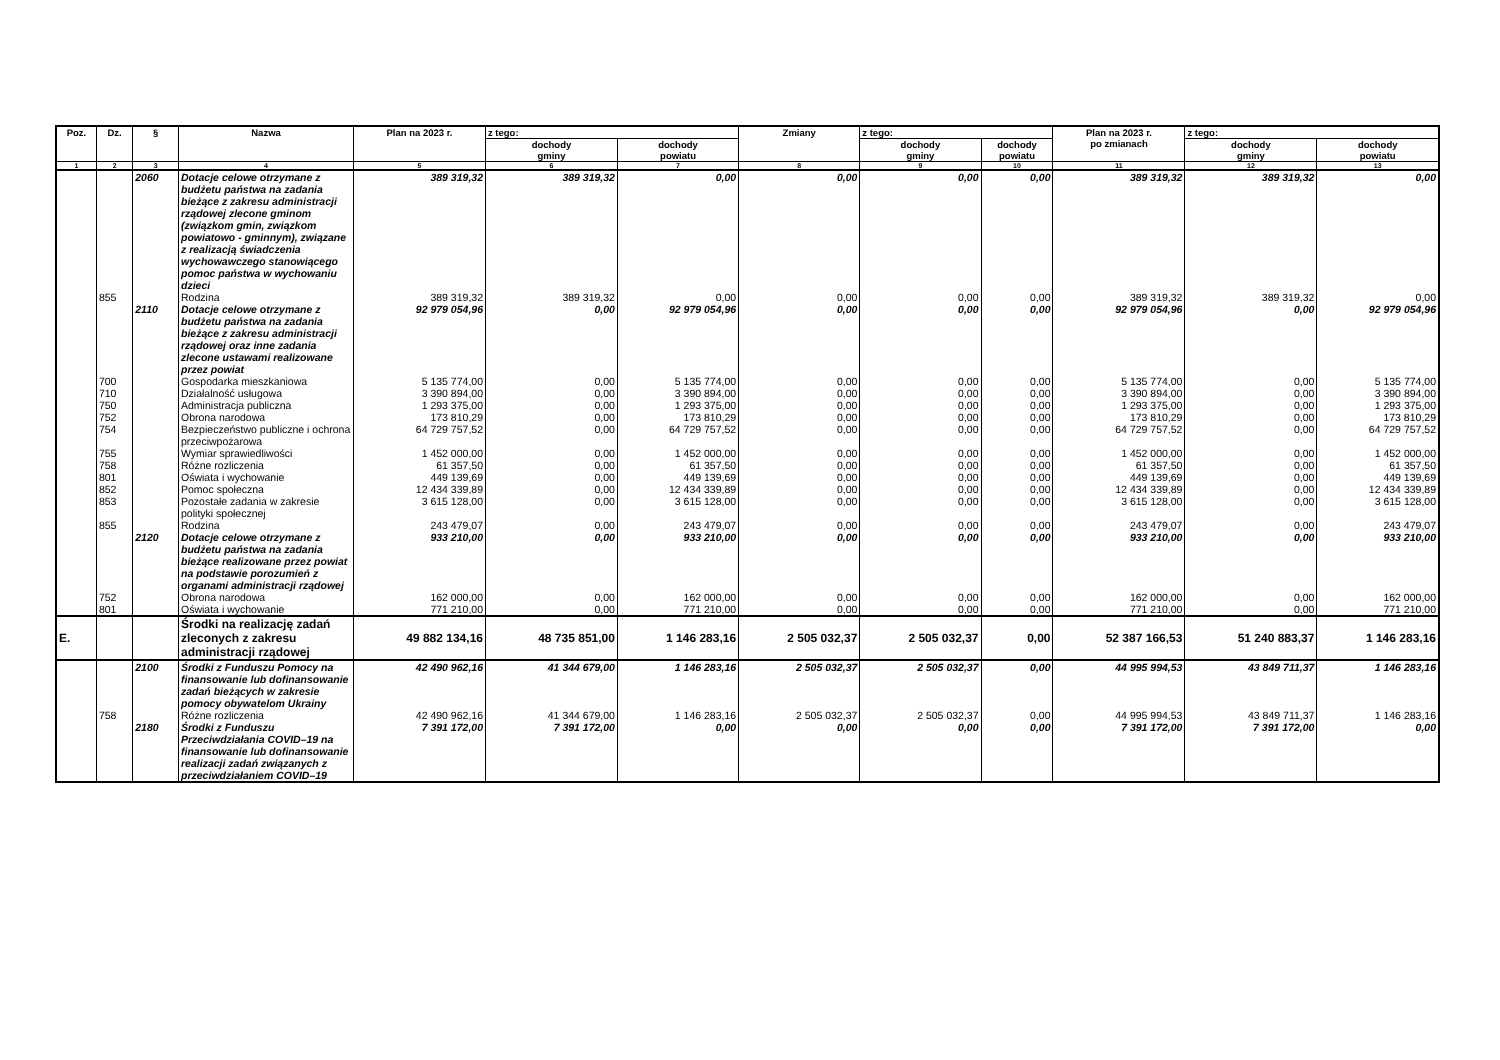| Poz. | Dz. | § | Nazwa | Plan na 2023 r. | z tego: | | Zmiany | z tego: | | Plan na 2023 r. po zmianach | z tego: | |
| --- | --- | --- | --- | --- | --- | --- | --- | --- | --- | --- | --- | --- |
| | | | | | dochody gminy | dochody powiatu | | dochody gminy | dochody powiatu | | dochody gminy | dochody powiatu |
| 1 | 2 | 3 | 4 | 5 | 6 | 7 | 8 | 9 | 10 | 11 | 12 | 13 |
| | | 2060 | Dotacje celowe otrzymane z budżetu państwa na zadania bieżące z zakresu administracji rządowej zlecone gminom (związkom gmin, związkom powiatowo - gminnym), związane z realizacją świadczenia wychowawczego stanowiącego pomoc państwa w wychowaniu dzieci | 389 319,32 | 389 319,32 | 0,00 | 0,00 | 0,00 | 0,00 | 389 319,32 | 389 319,32 | 0,00 |
| | 855 | | Rodzina | 389 319,32 | 389 319,32 | 0,00 | 0,00 | 0,00 | 0,00 | 389 319,32 | 389 319,32 | 0,00 |
| | | 2110 | Dotacje celowe otrzymane z budżetu państwa na zadania bieżące z zakresu administracji rządowej oraz inne zadania zlecone ustawami realizowane przez powiat | 92 979 054,96 | 0,00 | 92 979 054,96 | 0,00 | 0,00 | 0,00 | 92 979 054,96 | 0,00 | 92 979 054,96 |
| | 700 | | Gospodarka mieszkaniowa | 5 135 774,00 | 0,00 | 5 135 774,00 | 0,00 | 0,00 | 0,00 | 5 135 774,00 | 0,00 | 5 135 774,00 |
| | 710 | | Działalność usługowa | 3 390 894,00 | 0,00 | 3 390 894,00 | 0,00 | 0,00 | 0,00 | 3 390 894,00 | 0,00 | 3 390 894,00 |
| | 750 | | Administracja publiczna | 1 293 375,00 | 0,00 | 1 293 375,00 | 0,00 | 0,00 | 0,00 | 1 293 375,00 | 0,00 | 1 293 375,00 |
| | 752 | | Obrona narodowa | 173 810,29 | 0,00 | 173 810,29 | 0,00 | 0,00 | 0,00 | 173 810,29 | 0,00 | 173 810,29 |
| | 754 | | Bezpieczeństwo publiczne i ochrona przeciwpożarowa | 64 729 757,52 | 0,00 | 64 729 757,52 | 0,00 | 0,00 | 0,00 | 64 729 757,52 | 0,00 | 64 729 757,52 |
| | 755 | | Wymiar sprawiedliwości | 1 452 000,00 | 0,00 | 1 452 000,00 | 0,00 | 0,00 | 0,00 | 1 452 000,00 | 0,00 | 1 452 000,00 |
| | 758 | | Różne rozliczenia | 61 357,50 | 0,00 | 61 357,50 | 0,00 | 0,00 | 0,00 | 61 357,50 | 0,00 | 61 357,50 |
| | 801 | | Oświata i wychowanie | 449 139,69 | 0,00 | 449 139,69 | 0,00 | 0,00 | 0,00 | 449 139,69 | 0,00 | 449 139,69 |
| | 852 | | Pomoc społeczna | 12 434 339,89 | 0,00 | 12 434 339,89 | 0,00 | 0,00 | 0,00 | 12 434 339,89 | 0,00 | 12 434 339,89 |
| | 853 | | Pozostałe zadania w zakresie polityki społecznej | 3 615 128,00 | 0,00 | 3 615 128,00 | 0,00 | 0,00 | 0,00 | 3 615 128,00 | 0,00 | 3 615 128,00 |
| | 855 | | Rodzina | 243 479,07 | 0,00 | 243 479,07 | 0,00 | 0,00 | 0,00 | 243 479,07 | 0,00 | 243 479,07 |
| | | 2120 | Dotacje celowe otrzymane z budżetu państwa na zadania bieżące realizowane przez powiat na podstawie porozumień z organami administracji rządowej | 933 210,00 | 0,00 | 933 210,00 | 0,00 | 0,00 | 0,00 | 933 210,00 | 0,00 | 933 210,00 |
| | 752 | | Obrona narodowa | 162 000,00 | 0,00 | 162 000,00 | 0,00 | 0,00 | 0,00 | 162 000,00 | 0,00 | 162 000,00 |
| | 801 | | Oświata i wychowanie | 771 210,00 | 0,00 | 771 210,00 | 0,00 | 0,00 | 0,00 | 771 210,00 | 0,00 | 771 210,00 |
| E. | | | Środki na realizację zadań zleconych z zakresu administracji rządowej | 49 882 134,16 | 48 735 851,00 | 1 146 283,16 | 2 505 032,37 | 2 505 032,37 | 0,00 | 52 387 166,53 | 51 240 883,37 | 1 146 283,16 |
| | | 2100 | Środki z Funduszu Pomocy na finansowanie lub dofinansowanie zadań bieżących w zakresie pomocy obywatelom Ukrainy | 42 490 962,16 | 41 344 679,00 | 1 146 283,16 | 2 505 032,37 | 2 505 032,37 | 0,00 | 44 995 994,53 | 43 849 711,37 | 1 146 283,16 |
| | 758 | | Różne rozliczenia | 42 490 962,16 | 41 344 679,00 | 1 146 283,16 | 2 505 032,37 | 2 505 032,37 | 0,00 | 44 995 994,53 | 43 849 711,37 | 1 146 283,16 |
| | | 2180 | Środki z Funduszu Przeciwdziałania COVID–19 na finansowanie lub dofinansowanie realizacji zadań związanych z przeciwdziałaniem COVID–19 | 7 391 172,00 | 7 391 172,00 | 0,00 | 0,00 | 0,00 | 0,00 | 7 391 172,00 | 7 391 172,00 | 0,00 |